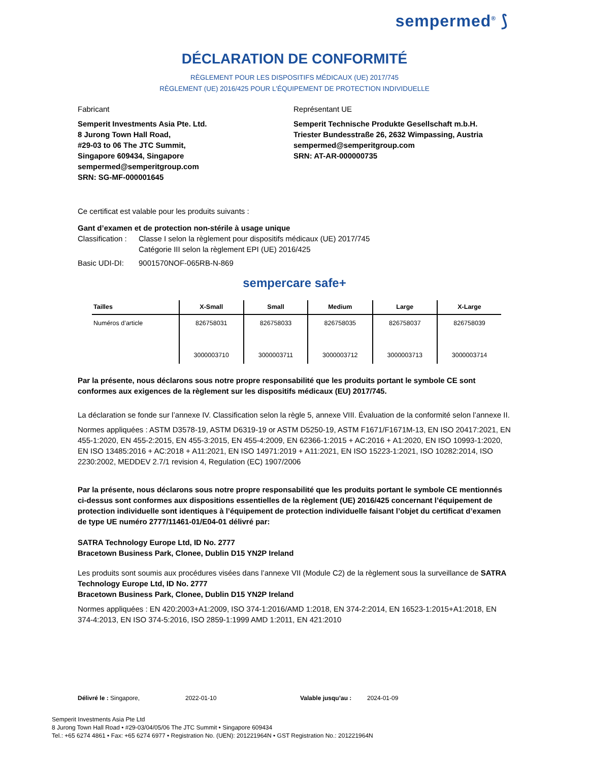sempermed<sup>®</sup> ⟆
DÉCLARATION DE CONFORMITÉ
RÈGLEMENT POUR LES DISPOSITIFS MÉDICAUX (UE) 2017/745
RÈGLEMENT (UE) 2016/425 POUR L’ÉQUIPEMENT DE PROTECTION INDIVIDUELLE
Fabricant
Semperit Investments Asia Pte. Ltd.
8 Jurong Town Hall Road,
#29-03 to 06 The JTC Summit,
Singapore 609434, Singapore
sempermed@semperitgroup.com
SRN: SG-MF-000001645
Représentant UE
Semperit Technische Produkte Gesellschaft m.b.H.
Triester Bundesstraße 26, 2632 Wimpassing, Austria
sempermed@semperitgroup.com
SRN: AT-AR-000000735
Ce certificat est valable pour les produits suivants :
Gant d’examen et de protection non-stérile à usage unique
Classification : Classe I selon la règlement pour dispositifs médicaux (UE) 2017/745
Catégorie III selon la règlement EPI (UE) 2016/425
Basic UDI-DI: 9001570NOF-065RB-N-869
sempercare safe+
| Tailles | X-Small | Small | Medium | Large | X-Large |
| --- | --- | --- | --- | --- | --- |
| Numéros d’article | 826758031 3000003710 | 826758033 3000003711 | 826758035 3000003712 | 826758037 3000003713 | 826758039 3000003714 |
Par la présente, nous déclarons sous notre propre responsabilité que les produits portant le symbole CE sont conformes aux exigences de la règlement sur les dispositifs médicaux (EU) 2017/745.
La déclaration se fonde sur l’annexe IV. Classification selon la règle 5, annexe VIII. Évaluation de la conformité selon l’annexe II.
Normes appliquées : ASTM D3578-19, ASTM D6319-19 or ASTM D5250-19, ASTM F1671/F1671M-13, EN ISO 20417:2021, EN 455-1:2020, EN 455-2:2015, EN 455-3:2015, EN 455-4:2009, EN 62366-1:2015 + AC:2016 + A1:2020, EN ISO 10993-1:2020, EN ISO 13485:2016 + AC:2018 + A11:2021, EN ISO 14971:2019 + A11:2021, EN ISO 15223-1:2021, ISO 10282:2014, ISO 2230:2002, MEDDEV 2.7/1 revision 4, Regulation (EC) 1907/2006
Par la présente, nous déclarons sous notre propre responsabilité que les produits portant le symbole CE mentionnés ci-dessus sont conformes aux dispositions essentielles de la règlement (UE) 2016/425 concernant l’équipement de protection individuelle sont identiques à l’équipement de protection individuelle faisant l’objet du certificat d’examen de type UE numéro 2777/11461-01/E04-01 délivré par:
SATRA Technology Europe Ltd, ID No. 2777
Bracetown Business Park, Clonee, Dublin D15 YN2P Ireland
Les produits sont soumis aux procédures visées dans l’annexe VII (Module C2) de la règlement sous la surveillance de SATRA Technology Europe Ltd, ID No. 2777
Bracetown Business Park, Clonee, Dublin D15 YN2P Ireland
Normes appliquées : EN 420:2003+A1:2009, ISO 374-1:2016/AMD 1:2018, EN 374-2:2014, EN 16523-1:2015+A1:2018, EN 374-4:2013, EN ISO 374-5:2016, ISO 2859-1:1999 AMD 1:2011, EN 421:2010
Délivré le : Singapore, 2022-01-10 Valable jusqu’au : 2024-01-09
Semperit Investments Asia Pte Ltd
8 Jurong Town Hall Road • #29-03/04/05/06 The JTC Summit • Singapore 609434
Tel.: +65 6274 4861 • Fax: +65 6274 6977 • Registration No. (UEN): 201221964N • GST Registration No.: 201221964N